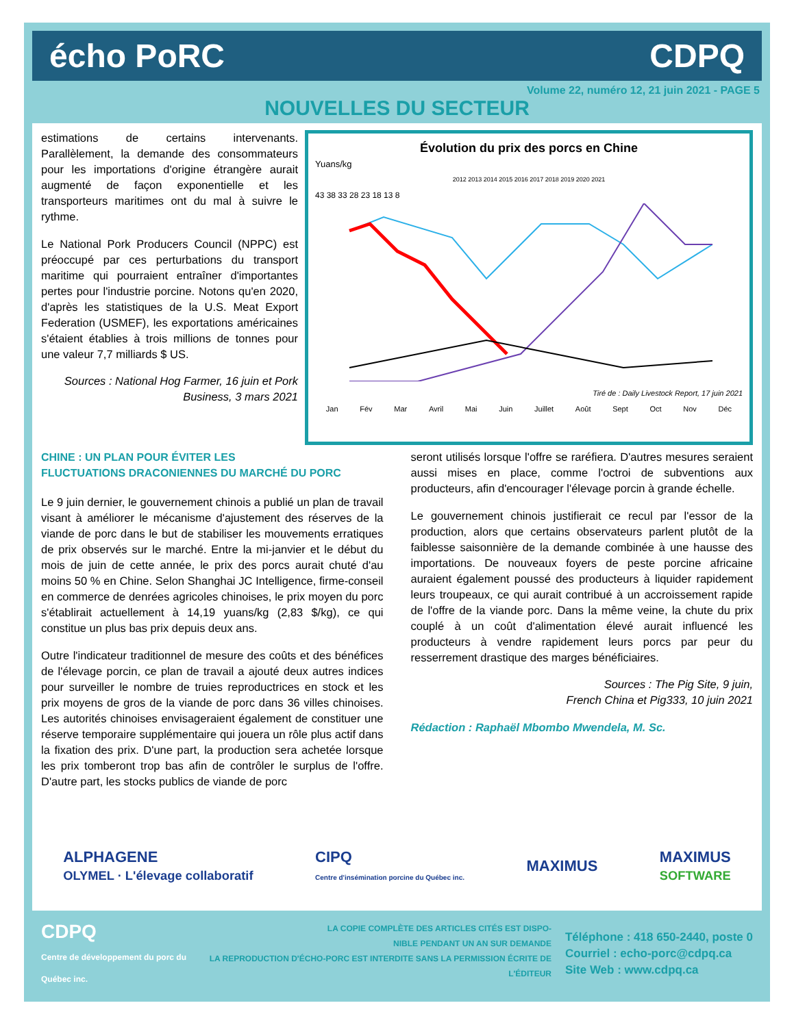écho PoRC CDPQ
Volume 22, numéro 12, 21 juin 2021 - PAGE 5
NOUVELLES DU SECTEUR
estimations de certains intervenants. Parallèlement, la demande des consommateurs pour les importations d'origine étrangère aurait augmenté de façon exponentielle et les transporteurs maritimes ont du mal à suivre le rythme.
Le National Pork Producers Council (NPPC) est préoccupé par ces perturbations du transport maritime qui pourraient entraîner d'importantes pertes pour l'industrie porcine. Notons qu'en 2020, d'après les statistiques de la U.S. Meat Export Federation (USMEF), les exportations américaines s'étaient établies à trois millions de tonnes pour une valeur 7,7 milliards $ US.
Sources : National Hog Farmer, 16 juin et Pork Business, 3 mars 2021
Évolution du prix des porcs en Chine
Yuans/kg
2012 2013 2014 2015 2016 2017 2018 2019 2020 2021
43 38 33 28 23 18 13 8
Tiré de : Daily Livestock Report, 17 juin 2021
Jan Fév Mar Avril Mai Juin Juillet Août Sept Oct Nov Déc
CHINE : UN PLAN POUR ÉVITER LES
FLUCTUATIONS DRACONIENNES DU MARCHÉ DU PORC
Le 9 juin dernier, le gouvernement chinois a publié un plan de travail visant à améliorer le mécanisme d'ajustement des réserves de la viande de porc dans le but de stabiliser les mouvements erratiques de prix observés sur le marché. Entre la mi-janvier et le début du mois de juin de cette année, le prix des porcs aurait chuté d'au moins 50 % en Chine. Selon Shanghai JC Intelligence, firme-conseil en commerce de denrées agricoles chinoises, le prix moyen du porc s'établirait actuellement à 14,19 yuans/kg (2,83 $/kg), ce qui constitue un plus bas prix depuis deux ans.
Outre l'indicateur traditionnel de mesure des coûts et des bénéfices de l'élevage porcin, ce plan de travail a ajouté deux autres indices pour surveiller le nombre de truies reproductrices en stock et les prix moyens de gros de la viande de porc dans 36 villes chinoises. Les autorités chinoises envisageraient également de constituer une réserve temporaire supplémentaire qui jouera un rôle plus actif dans la fixation des prix. D'une part, la production sera achetée lorsque les prix tomberont trop bas afin de contrôler le surplus de l'offre. D'autre part, les stocks publics de viande de porc
seront utilisés lorsque l'offre se raréfiera. D'autres mesures seraient aussi mises en place, comme l'octroi de subventions aux producteurs, afin d'encourager l'élevage porcin à grande échelle.
Le gouvernement chinois justifierait ce recul par l'essor de la production, alors que certains observateurs parlent plutôt de la faiblesse saisonnière de la demande combinée à une hausse des importations. De nouveaux foyers de peste porcine africaine auraient également poussé des producteurs à liquider rapidement leurs troupeaux, ce qui aurait contribué à un accroissement rapide de l'offre de la viande porc. Dans la même veine, la chute du prix couplé à un coût d'alimentation élevé aurait influencé les producteurs à vendre rapidement leurs porcs par peur du resserrement drastique des marges bénéficiaires.
Sources : The Pig Site, 9 juin,
French China et Pig333, 10 juin 2021
Rédaction : Raphaël Mbombo Mwendela, M. Sc.
ALPHAGENE
OLYMEL · L'élevage collaboratif CIPQ
Centre d'insémination porcine du Québec inc. MAXIMUS MAXIMUS
SOFTWARE
CDPQ
Centre de développement du porc du Québec inc.
LA COPIE COMPLÈTE DES ARTICLES CITÉS EST DISPO-
NIBLE PENDANT UN AN SUR DEMANDE
LA REPRODUCTION D'ÉCHO-PORC EST INTERDITE SANS LA PERMISSION ÉCRITE DE L'ÉDITEUR
Téléphone : 418 650-2440, poste 0
Courriel : echo-porc@cdpq.ca
Site Web : www.cdpq.ca